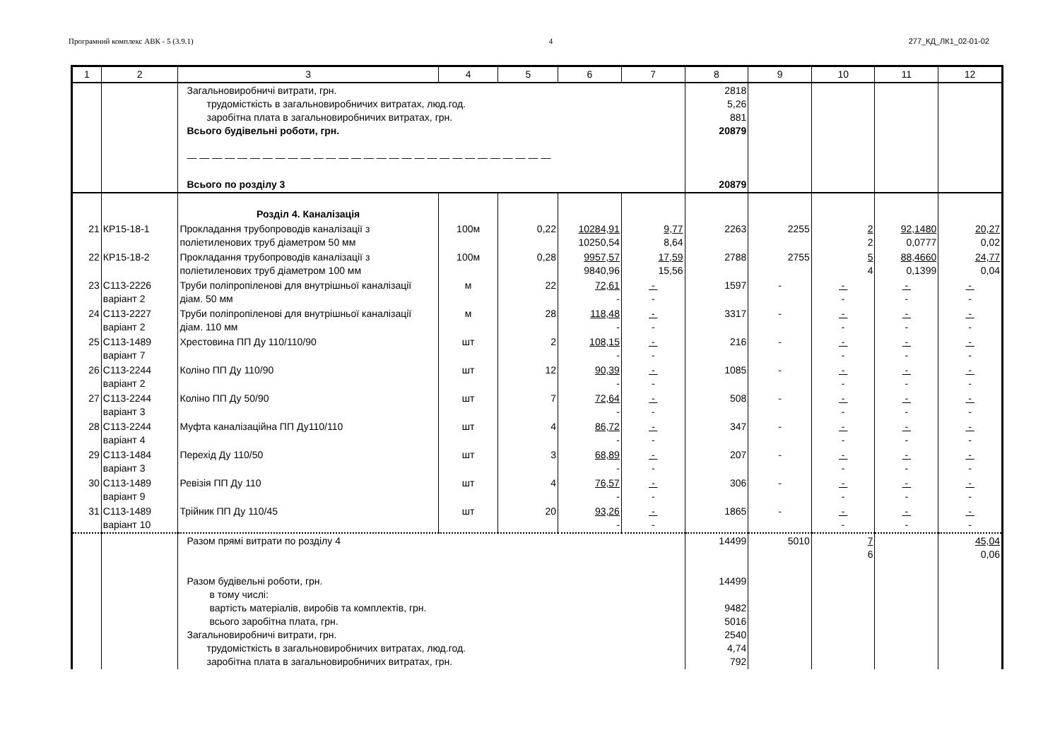Програмний комплекс АВК - 5 (3.9.1) 4 277_КД_ЛК1_02-01-02
| 1 | 2 | 3 | 4 | 5 | 6 | 7 | 8 | 9 | 10 | 11 | 12 |
| --- | --- | --- | --- | --- | --- | --- | --- | --- | --- | --- | --- |
| | | Загальновиробничі витрати, грн. трудомісткість в загальновиробничих витратах, люд.год. заробітна плата в загальновиробничих витратах, грн. Всього будівельні роботи, грн. — — — — — — — — — — — — — — — — — — — — — — — — — — — — — Всього по розділу 3 | | | | | 2818 5,26 881 20879 20879 | | | | |
| | | Розділ 4. Каналізація | | | | | | | | | |
| 21 | КР15-18-1 | Прокладання трубопроводів каналізації з поліетиленових труб діаметром 50 мм | 100м | 0,22 | 10284,91 10250,54 | 9,77 8,64 | 2263 | 2255 | 2 2 | 92,1480 0,0777 | 20,27 0,02 |
| 22 | КР15-18-2 | Прокладання трубопроводів каналізації з поліетиленових труб діаметром 100 мм | 100м | 0,28 | 9957,57 9840,96 | 17,59 15,56 | 2788 | 2755 | 5 4 | 88,4660 0,1399 | 24,77 0,04 |
| 23 | С113-2226 варіант 2 | Труби поліпропіленові для внутрішньої каналізації діам. 50 мм | м | 22 | 72,61 - | - - | 1597 | - | - - | - - | - - |
| 24 | С113-2227 варіант 2 | Труби поліпропіленові для внутрішньої каналізації діам. 110 мм | м | 28 | 118,48 - | - - | 3317 | - | - - | - - | - - |
| 25 | С113-1489 варіант 7 | Хрестовина ПП Ду 110/110/90 | шт | 2 | 108,15 - | - - | 216 | - | - - | - - | - - |
| 26 | С113-2244 варіант 2 | Коліно ПП Ду 110/90 | шт | 12 | 90,39 - | - - | 1085 | - | - - | - - | - - |
| 27 | С113-2244 варіант 3 | Коліно ПП Ду 50/90 | шт | 7 | 72,64 - | - - | 508 | - | - - | - - | - - |
| 28 | С113-2244 варіант 4 | Муфта каналізаційна ПП Ду110/110 | шт | 4 | 86,72 - | - - | 347 | - | - - | - - | - - |
| 29 | С113-1484 варіант 3 | Перехід Ду 110/50 | шт | 3 | 68,89 - | - - | 207 | - | - - | - - | - - |
| 30 | С113-1489 варіант 9 | Ревізія ПП Ду 110 | шт | 4 | 76,57 - | - - | 306 | - | - - | - - | - - |
| 31 | С113-1489 варіант 10 | Трійник ПП Ду 110/45 | шт | 20 | 93,26 - | - - | 1865 | - | - - | - - | - - |
| | | Разом прямі витрати по розділу 4 Разом будівельні роботи, грн. в тому числі: вартість матеріалів, виробів та комплектів, грн. всього заробітна плата, грн. Загальновиробничі витрати, грн. трудомісткість в загальновиробничих витратах, люд.год. заробітна плата в загальновиробничих витратах, грн. | | | | | 14499 14499 9482 5016 2540 4,74 792 | 5010 | 7 6 | | 45,04 0,06 |